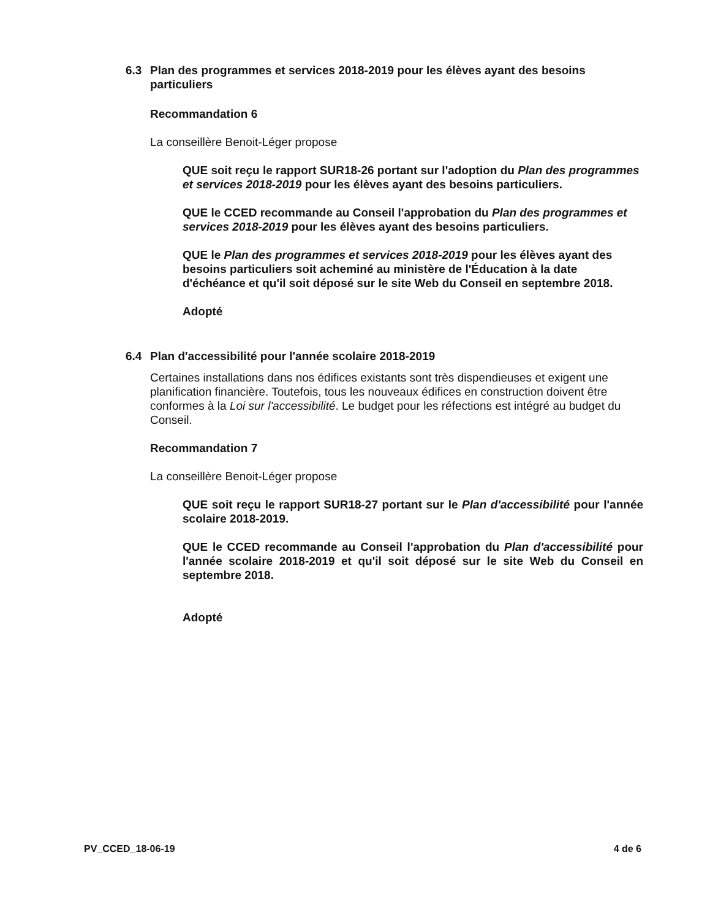6.3 Plan des programmes et services 2018-2019 pour les élèves ayant des besoins particuliers
Recommandation 6
La conseillère Benoit-Léger propose
QUE soit reçu le rapport SUR18-26 portant sur l'adoption du Plan des programmes et services 2018-2019 pour les élèves ayant des besoins particuliers.
QUE le CCED recommande au Conseil l'approbation du Plan des programmes et services 2018-2019 pour les élèves ayant des besoins particuliers.
QUE le Plan des programmes et services 2018-2019 pour les élèves ayant des besoins particuliers soit acheminé au ministère de l'Éducation à la date d'échéance et qu'il soit déposé sur le site Web du Conseil en septembre 2018.
Adopté
6.4 Plan d'accessibilité pour l'année scolaire 2018-2019
Certaines installations dans nos édifices existants sont très dispendieuses et exigent une planification financière. Toutefois, tous les nouveaux édifices en construction doivent être conformes à la Loi sur l'accessibilité. Le budget pour les réfections est intégré au budget du Conseil.
Recommandation 7
La conseillère Benoit-Léger propose
QUE soit reçu le rapport SUR18-27 portant sur le Plan d'accessibilité pour l'année scolaire 2018-2019.
QUE le CCED recommande au Conseil l'approbation du Plan d'accessibilité pour l'année scolaire 2018-2019 et qu'il soit déposé sur le site Web du Conseil en septembre 2018.
Adopté
PV_CCED_18-06-19 4 de 6